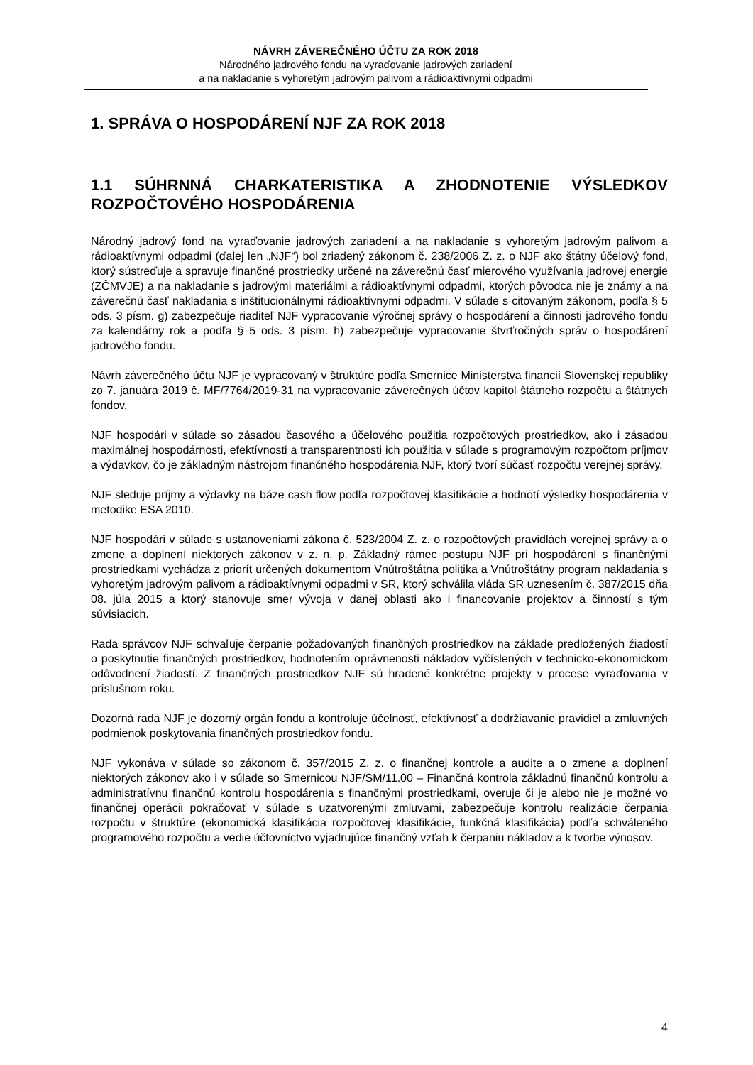NÁVRH ZÁVEREČNÉHO ÚČTU ZA ROK 2018
Národného jadrového fondu na vyraďovanie jadrových zariadení
a na nakladanie s vyhoretým jadrovým palivom a rádioaktívnymi odpadmi
1. SPRÁVA O HOSPODÁRENÍ NJF ZA ROK 2018
1.1 SÚHRNNÁ CHARKATERISTIKA A ZHODNOTENIE VÝSLEDKOV ROZPOČTOVÉHO HOSPODÁRENIA
Národný jadrový fond na vyraďovanie jadrových zariadení a na nakladanie s vyhoretým jadrovým palivom a rádioaktívnymi odpadmi (ďalej len „NJF“) bol zriadený zákonom č. 238/2006 Z. z. o NJF ako štátny účelový fond, ktorý sústreďuje a spravuje finančné prostriedky určené na záverečnú časť mierového využívania jadrovej energie (ZČMVJE) a na nakladanie s jadrovými materiálmi a rádioaktívnymi odpadmi, ktorých pôvodca nie je známy a na záverečnú časť nakladania s inštitucionálnymi rádioaktívnymi odpadmi. V súlade s citovaným zákonom, podľa § 5 ods. 3 písm. g) zabezpečuje riaditeľ NJF vypracovanie výročnej správy o hospodárení a činnosti jadrového fondu za kalendárny rok a podľa § 5 ods. 3 písm. h) zabezpečuje vypracovanie štvrťročných správ o hospodárení jadrového fondu.
Návrh záverečného účtu NJF je vypracovaný v štruktúre podľa Smernice Ministerstva financií Slovenskej republiky zo 7. januára 2019 č. MF/7764/2019-31 na vypracovanie záverečných účtov kapitol štátneho rozpočtu a štátnych fondov.
NJF hospodári v súlade so zásadou časového a účelového použitia rozpočtových prostriedkov, ako i zásadou maximálnej hospodárnosti, efektívnosti a transparentnosti ich použitia v súlade s programovým rozpočtom príjmov a výdavkov, čo je základným nástrojom finančného hospodárenia NJF, ktorý tvorí súčasť rozpočtu verejnej správy.
NJF sleduje príjmy a výdavky na báze cash flow podľa rozpočtovej klasifikácie a hodnotí výsledky hospodárenia v metodike ESA 2010.
NJF hospodári v súlade s ustanoveniami zákona č. 523/2004 Z. z. o rozpočtových pravidlách verejnej správy a o zmene a doplnení niektorých zákonov v z. n. p. Základný rámec postupu NJF pri hospodárení s finančnými prostriedkami vychádza z priorít určených dokumentom Vnútroštátna politika a Vnútroštátny program nakladania s vyhoretým jadrovým palivom a rádioaktívnymi odpadmi v SR, ktorý schválila vláda SR uznesením č. 387/2015 dňa 08. júla 2015 a ktorý stanovuje smer vývoja v danej oblasti ako i financovanie projektov a činností s tým súvisiacich.
Rada správcov NJF schvaľuje čerpanie požadovaných finančných prostriedkov na základe predložených žiadostí o poskytnutie finančných prostriedkov, hodnotením oprávnenosti nákladov vyčíslených v technicko-ekonomickom odôvodnení žiadostí. Z finančných prostriedkov NJF sú hradené konkrétne projekty v procese vyraďovania v príslušnom roku.
Dozorná rada NJF je dozorný orgán fondu a kontroluje účelnosť, efektívnosť a dodržiavanie pravidiel a zmluvných podmienok poskytovania finančných prostriedkov fondu.
NJF vykonáva v súlade so zákonom č. 357/2015 Z. z. o finančnej kontrole a audite a o zmene a doplnení niektorých zákonov ako i v súlade so Smernicou NJF/SM/11.00 – Finančná kontrola základnú finančnú kontrolu a administratívnu finančnú kontrolu hospodárenia s finančnými prostriedkami, overuje či je alebo nie je možné vo finančnej operácii pokračovať v súlade s uzatvorenými zmluvami, zabezpečuje kontrolu realizácie čerpania rozpočtu v štruktúre (ekonomická klasifikácia rozpočtovej klasifikácie, funkčná klasifikácia) podľa schváleného programového rozpočtu a vedie účtovníctvo vyjadrujúce finančný vzťah k čerpaniu nákladov a k tvorbe výnosov.
4